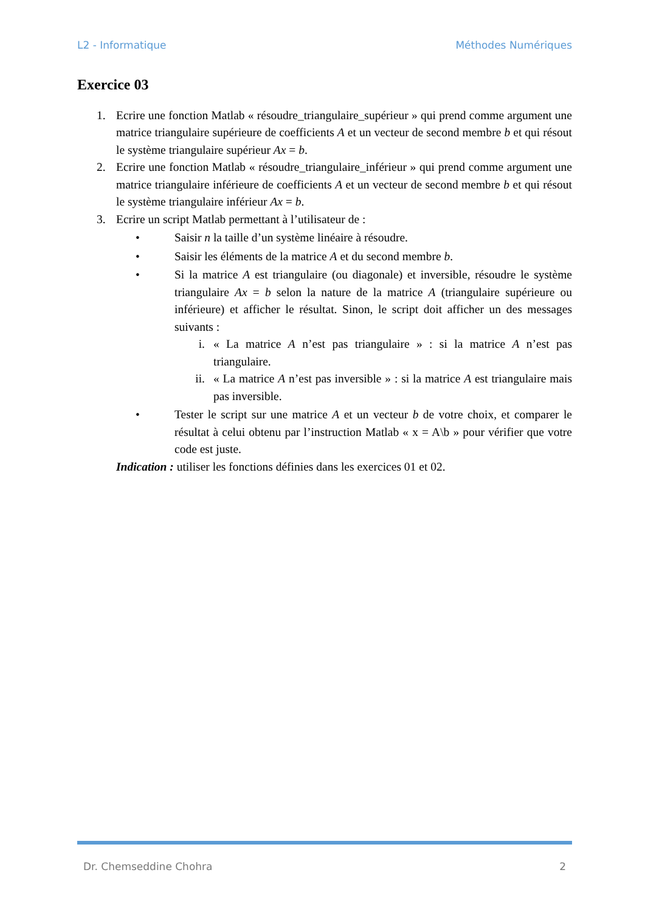L2 - Informatique Méthodes Numériques
Exercice 03
1. Ecrire une fonction Matlab « résoudre_triangulaire_supérieur » qui prend comme argument une matrice triangulaire supérieure de coefficients A et un vecteur de second membre b et qui résout le système triangulaire supérieur Ax = b.
2. Ecrire une fonction Matlab « résoudre_triangulaire_inférieur » qui prend comme argument une matrice triangulaire inférieure de coefficients A et un vecteur de second membre b et qui résout le système triangulaire inférieur Ax = b.
3. Ecrire un script Matlab permettant à l’utilisateur de :
• Saisir n la taille d’un système linéaire à résoudre.
• Saisir les éléments de la matrice A et du second membre b.
• Si la matrice A est triangulaire (ou diagonale) et inversible, résoudre le système triangulaire Ax = b selon la nature de la matrice A (triangulaire supérieure ou inférieure) et afficher le résultat. Sinon, le script doit afficher un des messages suivants :
i. « La matrice A n’est pas triangulaire » : si la matrice A n’est pas triangulaire.
ii. « La matrice A n’est pas inversible » : si la matrice A est triangulaire mais pas inversible.
• Tester le script sur une matrice A et un vecteur b de votre choix, et comparer le résultat à celui obtenu par l’instruction Matlab « x = A\b » pour vérifier que votre code est juste.
Indication : utiliser les fonctions définies dans les exercices 01 et 02.
Dr. Chemseddine Chohra 2